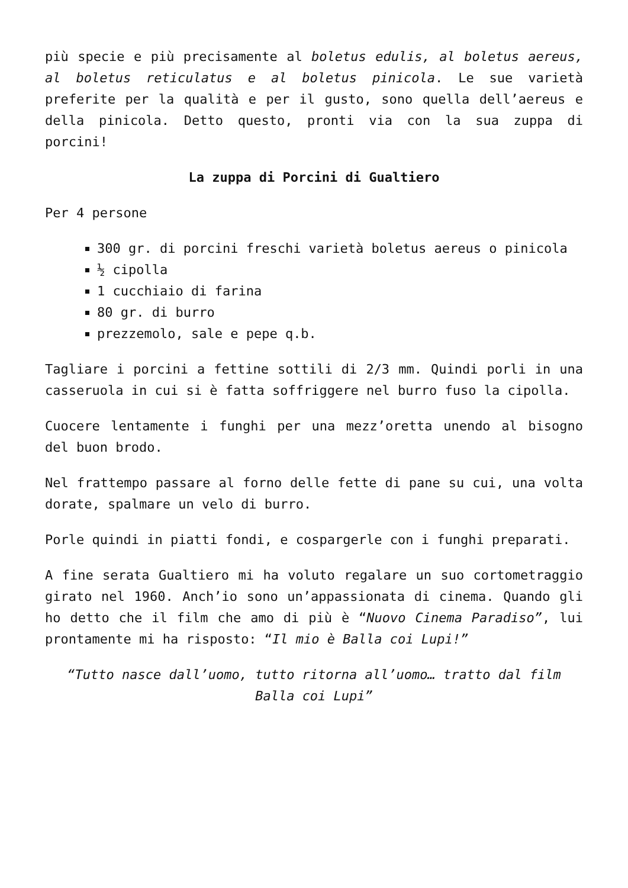più specie e più precisamente al boletus edulis, al boletus aereus, al boletus reticulatus e al boletus pinicola. Le sue varietà preferite per la qualità e per il gusto, sono quella dell’aereus e della pinicola. Detto questo, pronti via con la sua zuppa di porcini!
La zuppa di Porcini di Gualtiero
Per 4 persone
300 gr. di porcini freschi varietà boletus aereus o pinicola
½ cipolla
1 cucchiaio di farina
80 gr. di burro
prezzemolo, sale e pepe q.b.
Tagliare i porcini a fettine sottili di 2/3 mm. Quindi porli in una casseruola in cui si è fatta soffriggere nel burro fuso la cipolla.
Cuocere lentamente i funghi per una mezz’oretta unendo al bisogno del buon brodo.
Nel frattempo passare al forno delle fette di pane su cui, una volta dorate, spalmare un velo di burro.
Porle quindi in piatti fondi, e cospargerle con i funghi preparati.
A fine serata Gualtiero mi ha voluto regalare un suo cortometraggio girato nel 1960. Anch’io sono un’appassionata di cinema. Quando gli ho detto che il film che amo di più è “Nuovo Cinema Paradiso”, lui prontamente mi ha risposto: “Il mio è Balla coi Lupi!”
“Tutto nasce dall’uomo, tutto ritorna all’uomo… tratto dal film Balla coi Lupi”